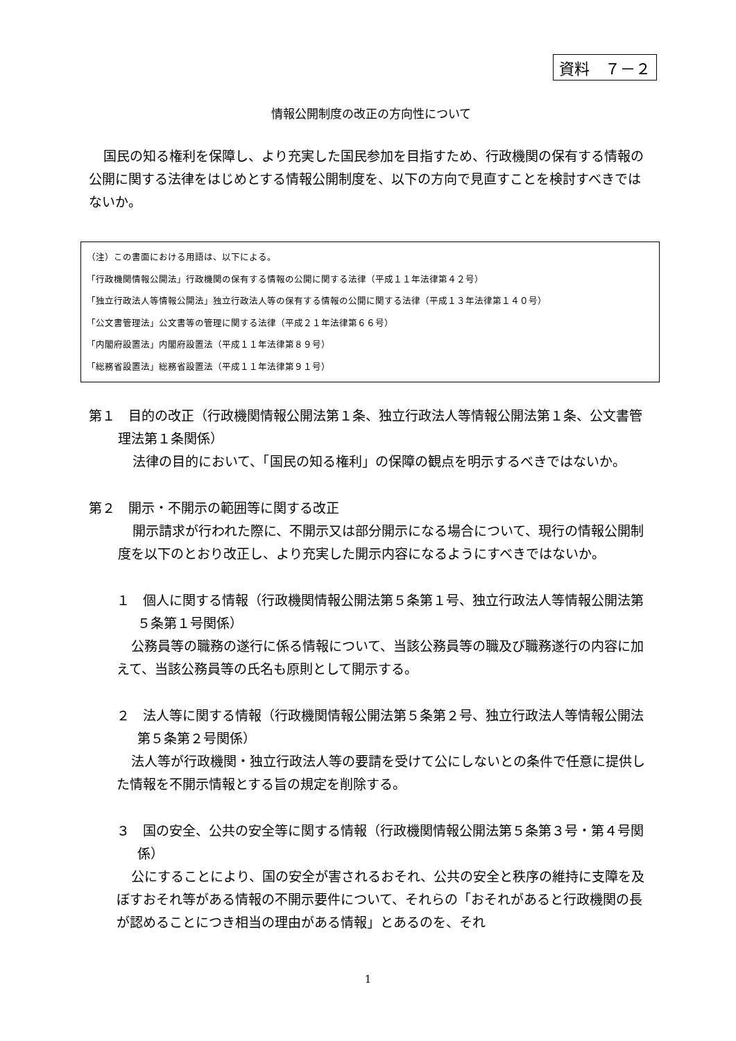資料　７－２
情報公開制度の改正の方向性について
国民の知る権利を保障し、より充実した国民参加を目指すため、行政機関の保有する情報の公開に関する法律をはじめとする情報公開制度を、以下の方向で見直すことを検討すべきではないか。
（注）この書面における用語は、以下による。
「行政機関情報公開法」行政機関の保有する情報の公開に関する法律（平成１１年法律第４２号）
「独立行政法人等情報公開法」独立行政法人等の保有する情報の公開に関する法律（平成１３年法律第１４０号）
「公文書管理法」公文書等の管理に関する法律（平成２１年法律第６６号）
「内閣府設置法」内閣府設置法（平成１１年法律第８９号）
「総務省設置法」総務省設置法（平成１１年法律第９１号）
第１　目的の改正（行政機関情報公開法第１条、独立行政法人等情報公開法第１条、公文書管理法第１条関係）
法律の目的において、「国民の知る権利」の保障の観点を明示するべきではないか。
第２　開示・不開示の範囲等に関する改正
開示請求が行われた際に、不開示又は部分開示になる場合について、現行の情報公開制度を以下のとおり改正し、より充実した開示内容になるようにすべきではないか。
１　個人に関する情報（行政機関情報公開法第５条第１号、独立行政法人等情報公開法第５条第１号関係）
公務員等の職務の遂行に係る情報について、当該公務員等の職及び職務遂行の内容に加えて、当該公務員等の氏名も原則として開示する。
２　法人等に関する情報（行政機関情報公開法第５条第２号、独立行政法人等情報公開法第５条第２号関係）
法人等が行政機関・独立行政法人等の要請を受けて公にしないとの条件で任意に提供した情報を不開示情報とする旨の規定を削除する。
３　国の安全、公共の安全等に関する情報（行政機関情報公開法第５条第３号・第４号関係）
公にすることにより、国の安全が害されるおそれ、公共の安全と秩序の維持に支障を及ぼすおそれ等がある情報の不開示要件について、それらの「おそれがあると行政機関の長が認めることにつき相当の理由がある情報」とあるのを、それ
1